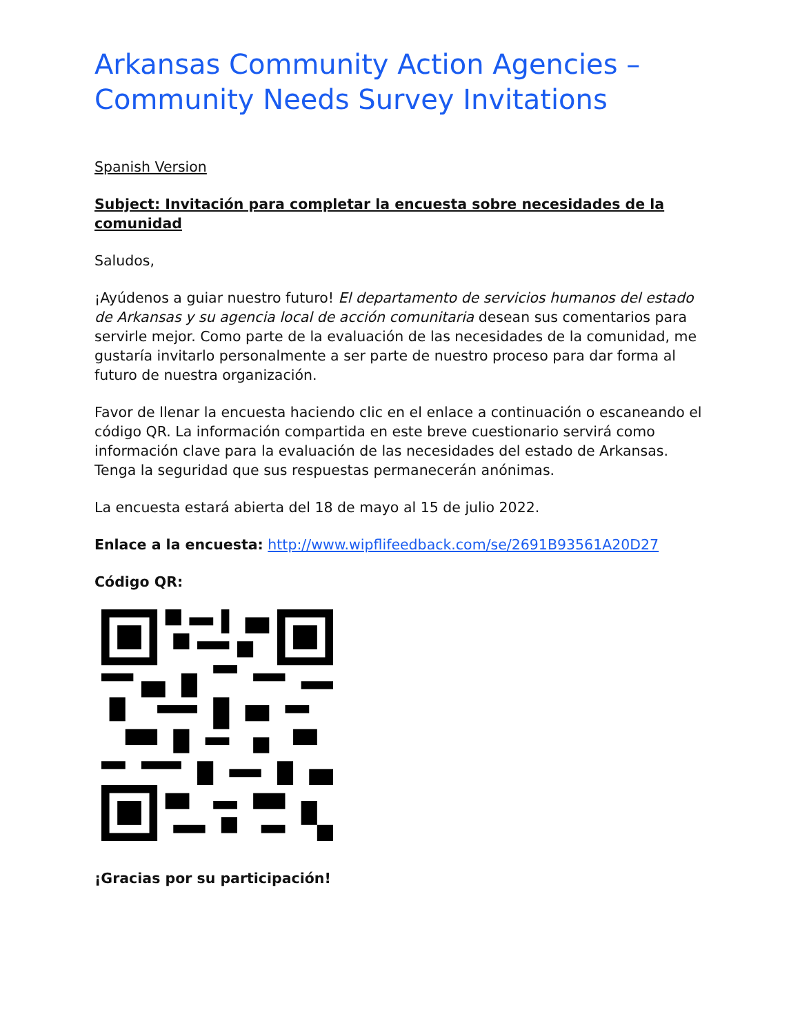Arkansas Community Action Agencies – Community Needs Survey Invitations
Spanish Version
Subject: Invitación para completar la encuesta sobre necesidades de la comunidad
Saludos,
¡Ayúdenos a guiar nuestro futuro! El departamento de servicios humanos del estado de Arkansas y su agencia local de acción comunitaria desean sus comentarios para servirle mejor. Como parte de la evaluación de las necesidades de la comunidad, me gustaría invitarlo personalmente a ser parte de nuestro proceso para dar forma al futuro de nuestra organización.
Favor de llenar la encuesta haciendo clic en el enlace a continuación o escaneando el código QR. La información compartida en este breve cuestionario servirá como información clave para la evaluación de las necesidades del estado de Arkansas. Tenga la seguridad que sus respuestas permanecerán anónimas.
La encuesta estará abierta del 18 de mayo al 15 de julio 2022.
Enlace a la encuesta: http://www.wipflifeedback.com/se/2691B93561A20D27
Código QR:
¡Gracias por su participación!